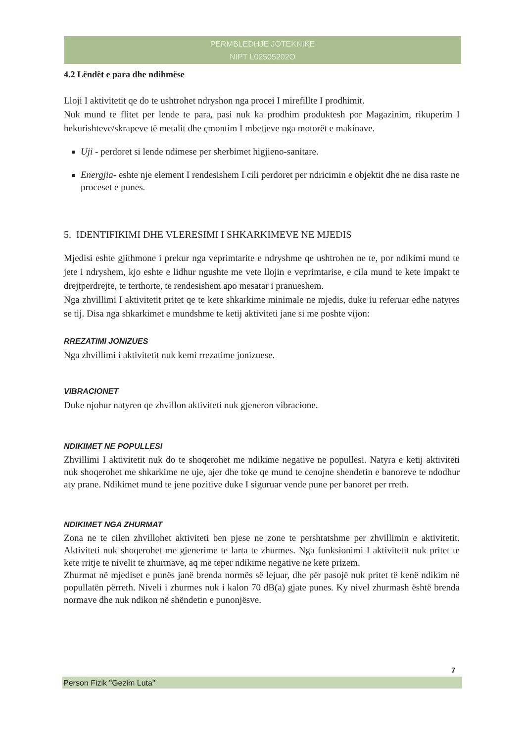PERMBLEDHJE JOTEKNIKE
NIPT L02505202O
4.2 Lëndët e para dhe ndihmëse
Lloji I aktivitetit qe do te ushtrohet ndryshon nga procei I mirefillte I prodhimit.
Nuk mund te flitet per lende te para, pasi nuk ka prodhim produktesh por Magazinim, rikuperim I hekurishteve/skrapeve të metalit dhe çmontim I mbetjeve nga motorët e makinave.
Uji - perdoret si lende ndimese per sherbimet higjieno-sanitare.
Energjia- eshte nje element I rendesishem I cili perdoret per ndricimin e objektit dhe ne disa raste ne proceset e punes.
5. IDENTIFIKIMI DHE VLERESIMI I SHKARKIMEVE NE MJEDIS
Mjedisi eshte gjithmone i prekur nga veprimtarite e ndryshme qe ushtrohen ne te, por ndikimi mund te jete i ndryshem, kjo eshte e lidhur ngushte me vete llojin e veprimtarise, e cila mund te kete impakt te drejtperdrejte, te terthorte, te rendesishem apo mesatar i pranueshem.
Nga zhvillimi I aktivitetit pritet qe te kete shkarkime minimale ne mjedis, duke iu referuar edhe natyres se tij. Disa nga shkarkimet e mundshme te ketij aktiviteti jane si me poshte vijon:
RREZATIMI JONIZUES
Nga zhvillimi i aktivitetit nuk kemi rrezatime jonizuese.
VIBRACIONET
Duke njohur natyren qe zhvillon aktiviteti nuk gjeneron vibracione.
NDIKIMET NE POPULLESI
Zhvillimi I aktivitetit nuk do te shoqerohet me ndikime negative ne popullesi. Natyra e ketij aktiviteti nuk shoqerohet me shkarkime ne uje, ajer dhe toke qe mund te cenojne shendetin e banoreve te ndodhur aty prane. Ndikimet mund te jene pozitive duke I siguruar vende pune per banoret per rreth.
NDIKIMET NGA ZHURMAT
Zona ne te cilen zhvillohet aktiviteti ben pjese ne zone te pershtatshme per zhvillimin e aktivitetit. Aktiviteti nuk shoqerohet me gjenerime te larta te zhurmes. Nga funksionimi I aktivitetit nuk pritet te kete rritje te nivelit te zhurmave, aq me teper ndikime negative ne kete prizem.
Zhurmat në mjediset e punës janë brenda normës së lejuar, dhe për pasojë nuk pritet të kenë ndikim në popullatën përreth. Niveli i zhurmes nuk i kalon 70 dB(a) gjate punes. Ky nivel zhurmash është brenda normave dhe nuk ndikon në shëndetin e punonjësve.
7
Person Fizik "Gezim Luta"